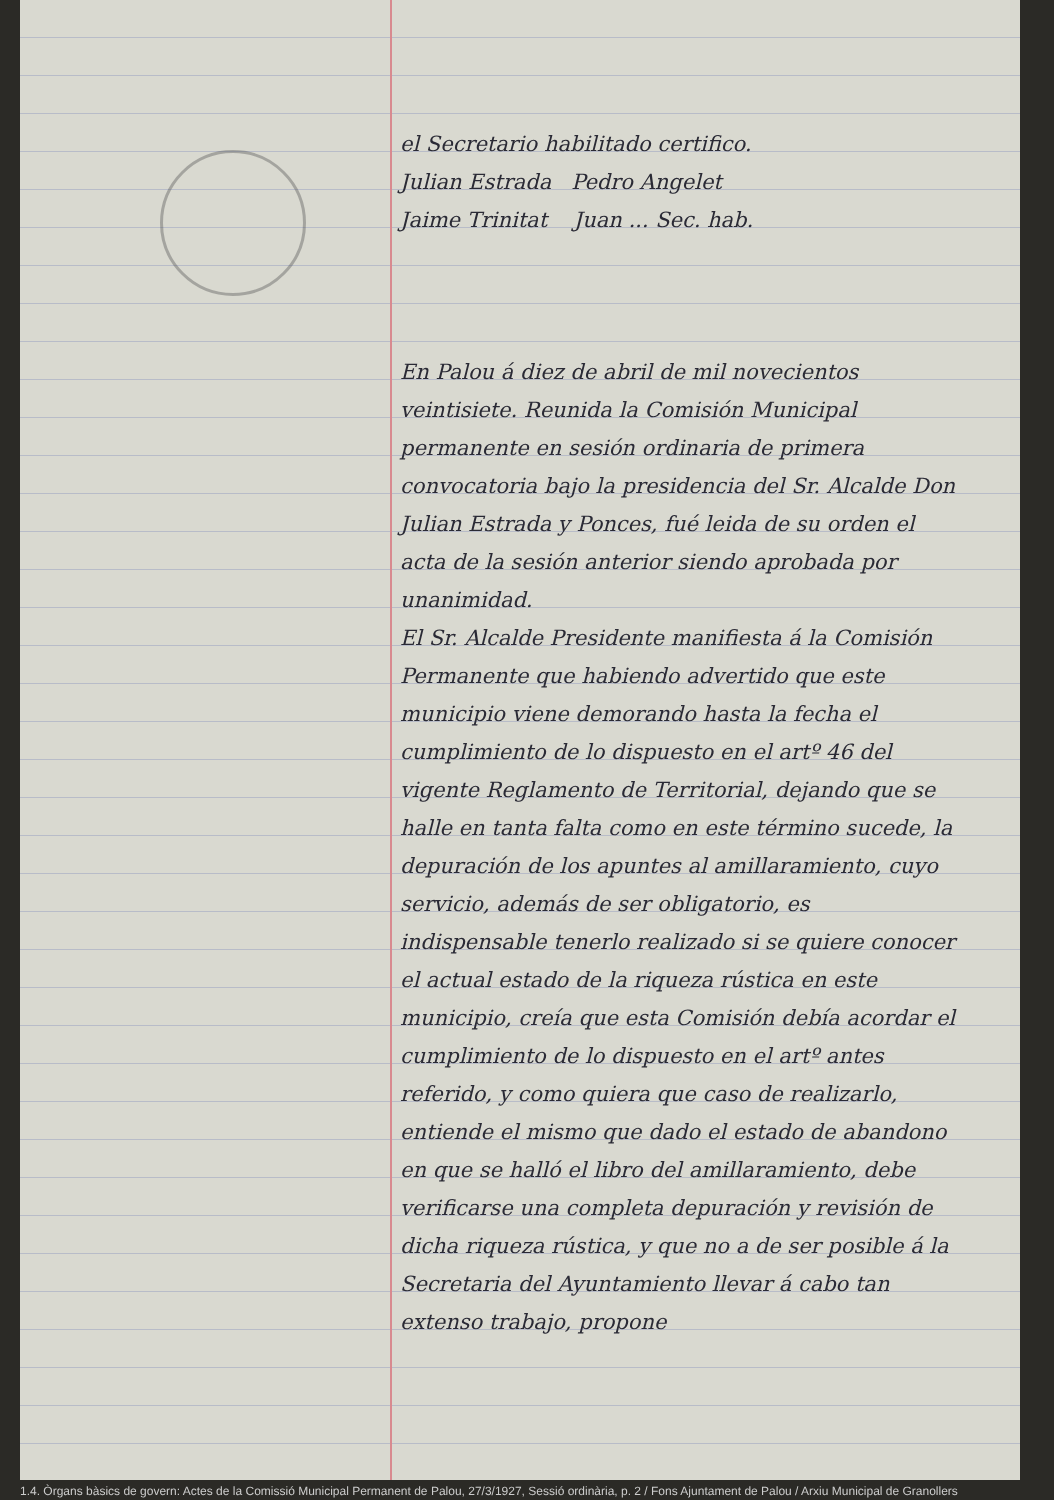el Secretario habilitado certifico.
Julian Estrada Pedro Angelet
Jaime Trinitat Juan ... Sec. hab.
En Palou á diez de abril de mil novecientos veintisiete. Reunida la Comisión Municipal permanente en sesión ordinaria de primera convocatoria bajo la presidencia del Sr. Alcalde Don Julian Estrada y Ponces, fué leida de su orden el acta de la sesión anterior siendo aprobada por unanimidad.
El Sr. Alcalde Presidente manifiesta á la Comisión Permanente que habiendo advertido que este municipio viene demorando hasta la fecha el cumplimiento de lo dispuesto en el artº 46 del vigente Reglamento de Territorial, dejando que se halle en tanta falta como en este término sucede, la depuración de los apuntes al amillaramiento, cuyo servicio, además de ser obligatorio, es indispensable tenerlo realizado si se quiere conocer el actual estado de la riqueza rústica en este municipio, creía que esta Comisión debía acordar el cumplimiento de lo dispuesto en el artº antes referido, y como quiera que caso de realizarlo, entiende el mismo que dado el estado de abandono en que se halló el libro del amillaramiento, debe verificarse una completa depuración y revisión de dicha riqueza rústica, y que no a de ser posible á la Secretaria del Ayuntamiento llevar á cabo tan extenso trabajo, propone
1.4. Òrgans bàsics de govern: Actes de la Comissió Municipal Permanent de Palou, 27/3/1927, Sessió ordinària, p. 2 / Fons Ajuntament de Palou / Arxiu Municipal de Granollers